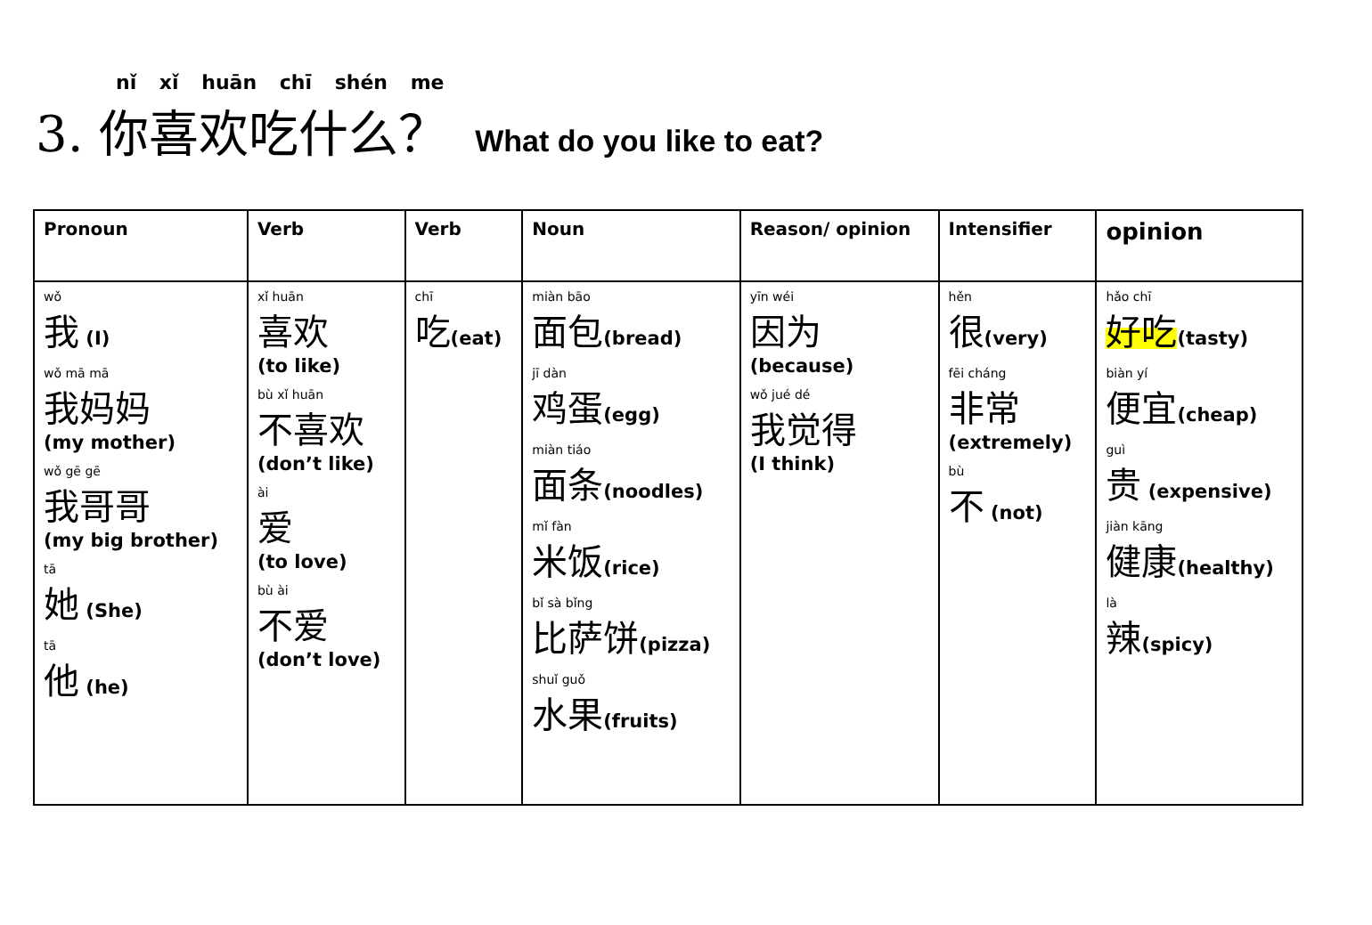nǐ xǐ huān chī shén me
3. 你喜欢吃什么？ What do you like to eat?
| Pronoun | Verb | Verb | Noun | Reason/ opinion | Intensifier | opinion |
| --- | --- | --- | --- | --- | --- | --- |
| wǒ 我 (I) wǒ mā mā 我妈妈 (my mother) wǒ gē gē 我哥哥 (my big brother) tā 她 (She) tā 他 (he) | xǐ huān 喜欢 (to like) bù xǐ huān 不喜欢 (don’t like) ài 爱 (to love) bù ài 不爱 (don’t love) | chī 吃 (eat) | miàn bāo 面包 (bread) jī dàn 鸡蛋 (egg) miàn tiáo 面条 (noodles) mǐ fàn 米饭 (rice) bǐ sà bǐng 比萨饼 (pizza) shuǐ guǒ 水果 (fruits) | yīn wéi 因为 (because) wǒ jué dé 我觉得 (I think) | hěn 很 (very) fēi cháng 非常 (extremely) bù 不 (not) | hǎo chī 好吃 (tasty) biàn yí 便宜 (cheap) guì 贵 (expensive) jiàn kāng 健康 (healthy) là 辣 (spicy) |